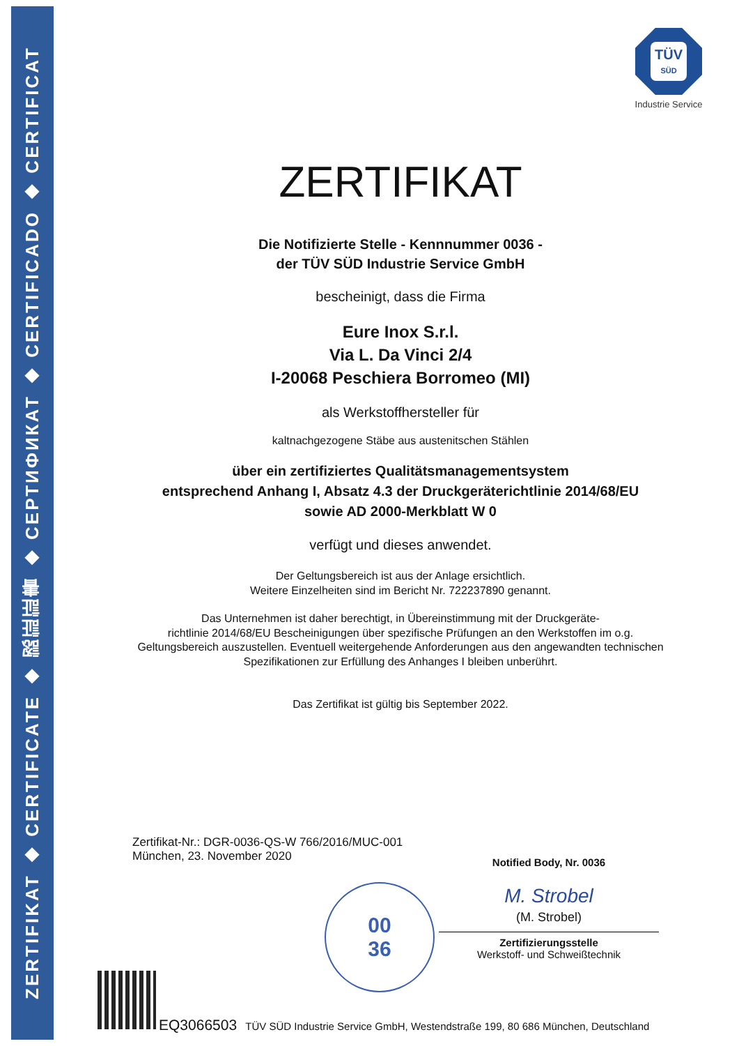ZERTIFIKAT ◆ CERTIFICATE ◆ 認証証書 ◆ СЕРТИФИКАТ ◆ CERTIFICADO ◆ CERTIFICAT
TÜV
SÜD
Industrie Service
ZERTIFIKAT
Die Notifizierte Stelle - Kennnummer 0036 -
der TÜV SÜD Industrie Service GmbH
bescheinigt, dass die Firma
Eure Inox S.r.l.
Via L. Da Vinci 2/4
I-20068 Peschiera Borromeo (MI)
als Werkstoffhersteller für
kaltnachgezogene Stäbe aus austenitschen Stählen
über ein zertifiziertes Qualitätsmanagementsystem
entsprechend Anhang I, Absatz 4.3 der Druckgeräterichtlinie 2014/68/EU
sowie AD 2000-Merkblatt W 0
verfügt und dieses anwendet.
Der Geltungsbereich ist aus der Anlage ersichtlich.
Weitere Einzelheiten sind im Bericht Nr. 722237890 genannt.
Das Unternehmen ist daher berechtigt, in Übereinstimmung mit der Druckgeräte-
richtlinie 2014/68/EU Bescheinigungen über spezifische Prüfungen an den Werkstoffen im o.g. Geltungsbereich auszustellen. Eventuell weitergehende Anforderungen aus den angewandten technischen Spezifikationen zur Erfüllung des Anhanges I bleiben unberührt.
Das Zertifikat ist gültig bis September 2022.
Zertifikat-Nr.: DGR-0036-QS-W 766/2016/MUC-001
München, 23. November 2020
Notified Body, Nr. 0036
M. Strobel
(M. Strobel)
Zertifizierungsstelle
Werkstoff- und Schweißtechnik
00
36
EQ3066503 TÜV SÜD Industrie Service GmbH, Westendstraße 199, 80 686 München, Deutschland